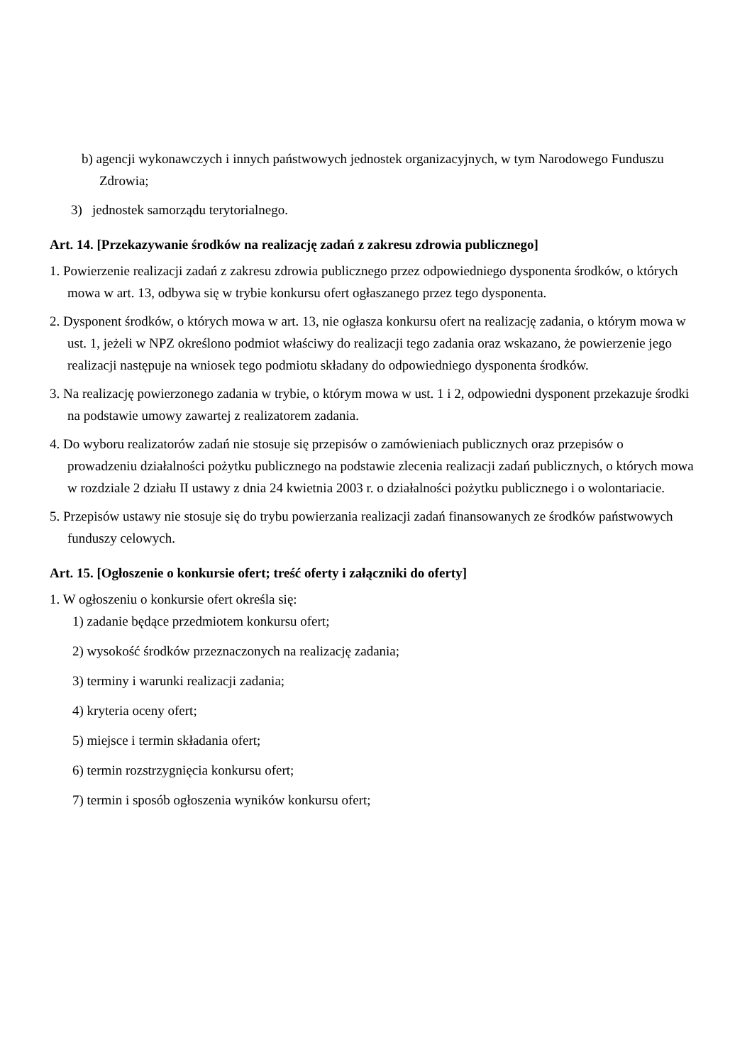b) agencji wykonawczych i innych państwowych jednostek organizacyjnych, w tym Narodowego Funduszu Zdrowia;
3) jednostek samorządu terytorialnego.
Art. 14. [Przekazywanie środków na realizację zadań z zakresu zdrowia publicznego]
1. Powierzenie realizacji zadań z zakresu zdrowia publicznego przez odpowiedniego dysponenta środków, o których mowa w art. 13, odbywa się w trybie konkursu ofert ogłaszanego przez tego dysponenta.
2. Dysponent środków, o których mowa w art. 13, nie ogłasza konkursu ofert na realizację zadania, o którym mowa w ust. 1, jeżeli w NPZ określono podmiot właściwy do realizacji tego zadania oraz wskazano, że powierzenie jego realizacji następuje na wniosek tego podmiotu składany do odpowiedniego dysponenta środków.
3. Na realizację powierzonego zadania w trybie, o którym mowa w ust. 1 i 2, odpowiedni dysponent przekazuje środki na podstawie umowy zawartej z realizatorem zadania.
4. Do wyboru realizatorów zadań nie stosuje się przepisów o zamówieniach publicznych oraz przepisów o prowadzeniu działalności pożytku publicznego na podstawie zlecenia realizacji zadań publicznych, o których mowa w rozdziale 2 działu II ustawy z dnia 24 kwietnia 2003 r. o działalności pożytku publicznego i o wolontariacie.
5. Przepisów ustawy nie stosuje się do trybu powierzania realizacji zadań finansowanych ze środków państwowych funduszy celowych.
Art. 15. [Ogłoszenie o konkursie ofert; treść oferty i załączniki do oferty]
1. W ogłoszeniu o konkursie ofert określa się:
1) zadanie będące przedmiotem konkursu ofert;
2) wysokość środków przeznaczonych na realizację zadania;
3) terminy i warunki realizacji zadania;
4) kryteria oceny ofert;
5) miejsce i termin składania ofert;
6) termin rozstrzygnięcia konkursu ofert;
7) termin i sposób ogłoszenia wyników konkursu ofert;